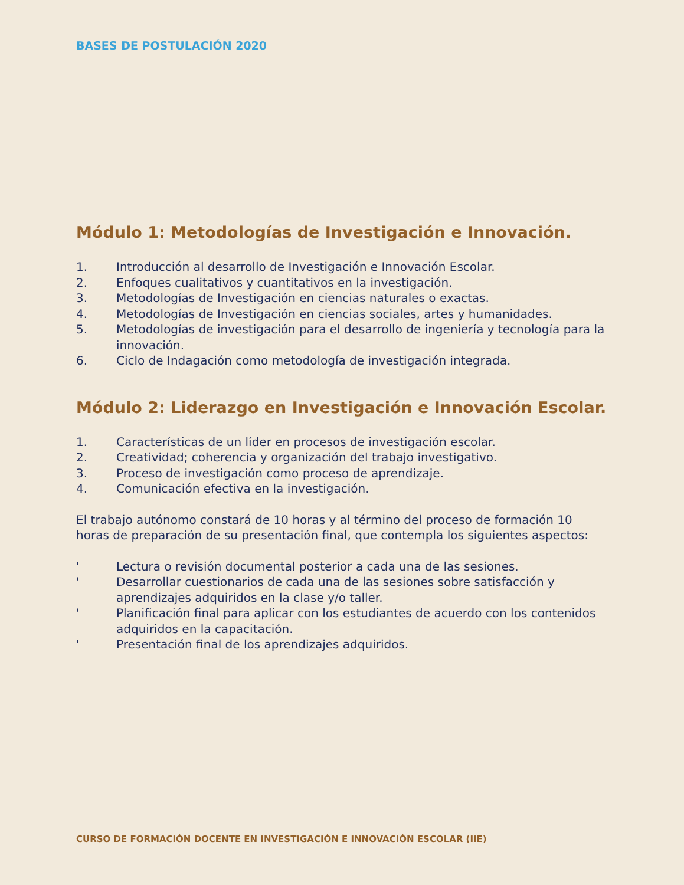BASES DE POSTULACIÓN 2020
Módulo 1: Metodologías de Investigación e Innovación.
1. Introducción al desarrollo de Investigación e Innovación Escolar.
2. Enfoques cualitativos y cuantitativos en la investigación.
3. Metodologías de Investigación en ciencias naturales o exactas.
4. Metodologías de Investigación en ciencias sociales, artes y humanidades.
5. Metodologías de investigación para el desarrollo de ingeniería y tecnología para la innovación.
6. Ciclo de Indagación como metodología de investigación integrada.
Módulo 2: Liderazgo en Investigación e Innovación Escolar.
1. Características de un líder en procesos de investigación escolar.
2. Creatividad; coherencia y organización del trabajo investigativo.
3. Proceso de investigación como proceso de aprendizaje.
4. Comunicación efectiva en la investigación.
El trabajo autónomo constará de 10 horas y al término del proceso de formación 10 horas de preparación de su presentación final, que contempla los siguientes aspectos:
' Lectura o revisión documental posterior a cada una de las sesiones.
' Desarrollar cuestionarios de cada una de las sesiones sobre satisfacción y aprendizajes adquiridos en la clase y/o taller.
' Planificación final para aplicar con los estudiantes de acuerdo con los contenidos adquiridos en la capacitación.
' Presentación final de los aprendizajes adquiridos.
CURSO DE FORMACIÓN DOCENTE EN INVESTIGACIÓN E INNOVACIÓN ESCOLAR (IIE)